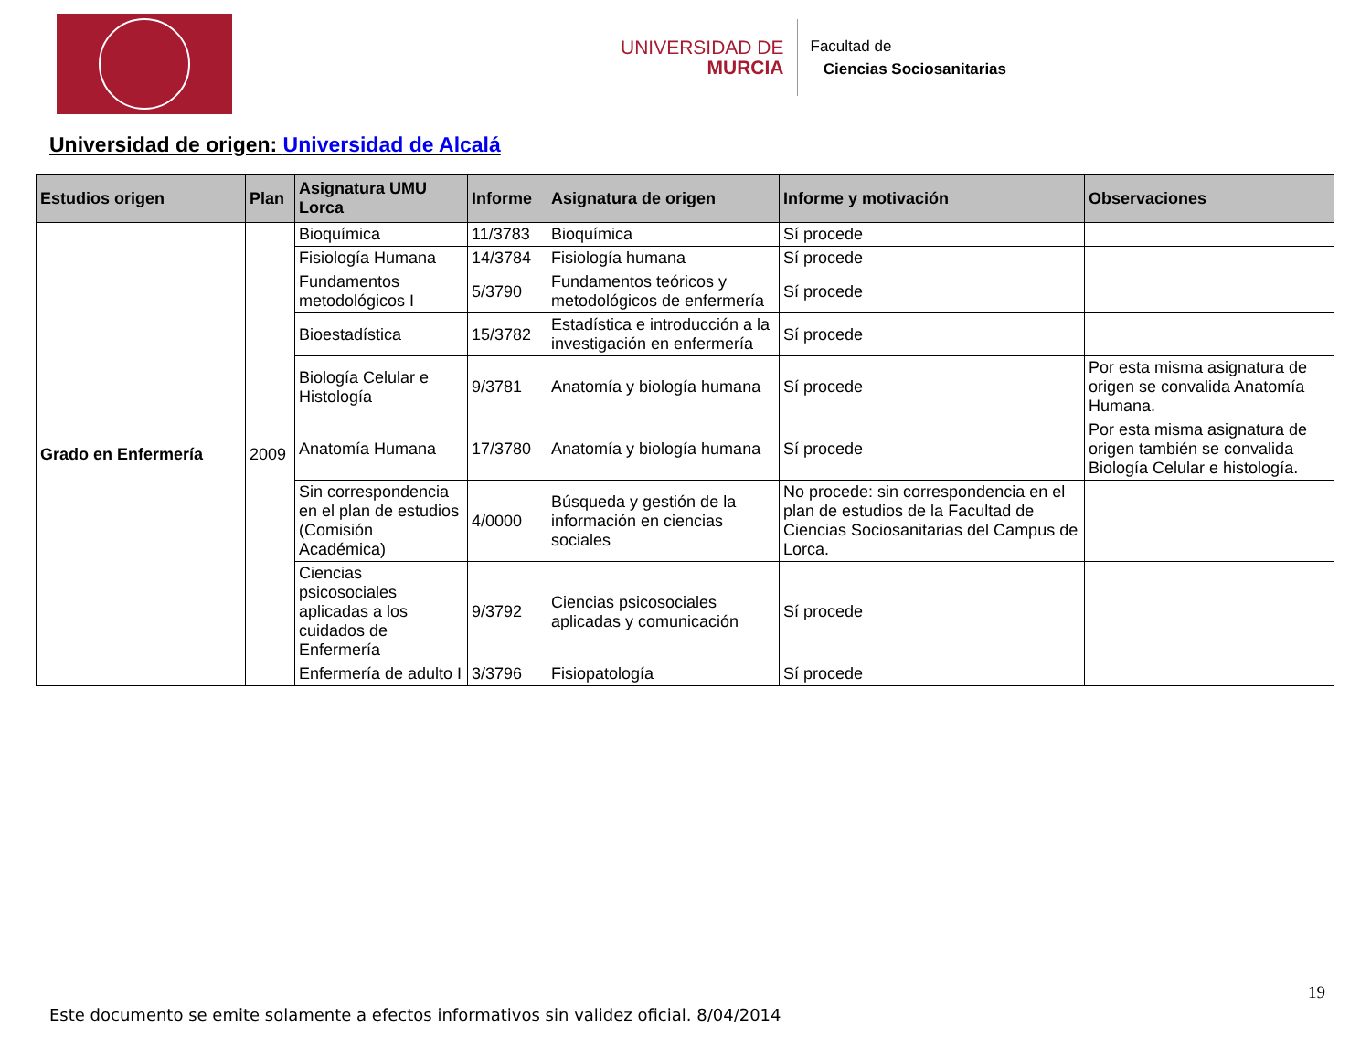UNIVERSIDAD DE
MURCIA
Facultad de
Ciencias Sociosanitarias
Universidad de origen: Universidad de Alcalá
| Estudios origen | Plan | Asignatura UMU Lorca | Informe | Asignatura de origen | Informe y motivación | Observaciones |
| --- | --- | --- | --- | --- | --- | --- |
| Grado en Enfermería | 2009 | Bioquímica | 11/3783 | Bioquímica | Sí procede | |
| | | Fisiología Humana | 14/3784 | Fisiología humana | Sí procede | |
| | | Fundamentos metodológicos I | 5/3790 | Fundamentos teóricos y metodológicos de enfermería | Sí procede | |
| | | Bioestadística | 15/3782 | Estadística e introducción a la investigación en enfermería | Sí procede | |
| | | Biología Celular e Histología | 9/3781 | Anatomía y biología humana | Sí procede | Por esta misma asignatura de origen se convalida Anatomía Humana. |
| | | Anatomía Humana | 17/3780 | Anatomía y biología humana | Sí procede | Por esta misma asignatura de origen también se convalida Biología Celular e histología. |
| | | Sin correspondencia en el plan de estudios (Comisión Académica) | 4/0000 | Búsqueda y gestión de la información en ciencias sociales | No procede: sin correspondencia en el plan de estudios de la Facultad de Ciencias Sociosanitarias del Campus de Lorca. | |
| | | Ciencias psicosociales aplicadas a los cuidados de Enfermería | 9/3792 | Ciencias psicosociales aplicadas y comunicación | Sí procede | |
| | | Enfermería de adulto I | 3/3796 | Fisiopatología | Sí procede | |
19
Este documento se emite solamente a efectos informativos sin validez oficial. 8/04/2014